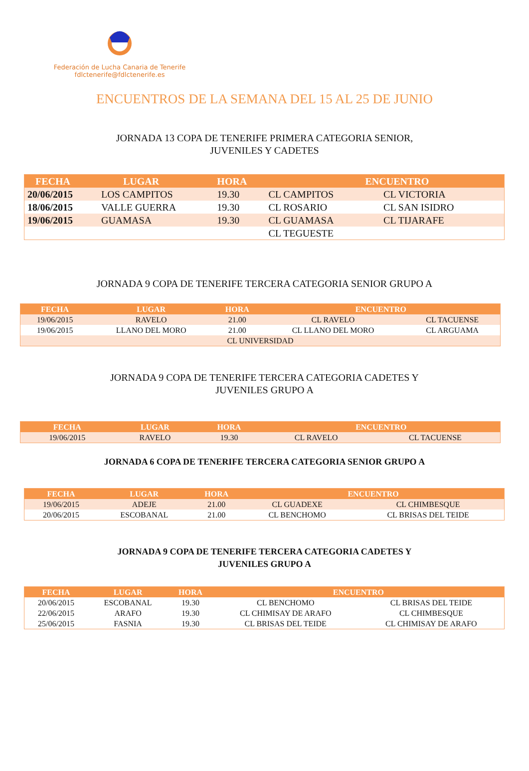Federación de Lucha Canaria de Tenerife
fdlctenerife@fdlctenerife.es
ENCUENTROS DE LA SEMANA DEL 15 AL 25 DE JUNIO
JORNADA 13 COPA DE TENERIFE PRIMERA CATEGORIA SENIOR,
JUVENILES Y CADETES
| FECHA | LUGAR | HORA | ENCUENTRO | |
| --- | --- | --- | --- | --- |
| 20/06/2015 | LOS CAMPITOS | 19.30 | CL CAMPITOS | CL VICTORIA |
| 18/06/2015 | VALLE GUERRA | 19.30 | CL ROSARIO | CL SAN ISIDRO |
| 19/06/2015 | GUAMASA | 19.30 | CL GUAMASA | CL TIJARAFE |
| | | | CL TEGUESTE | |
JORNADA 9 COPA DE TENERIFE TERCERA CATEGORIA SENIOR GRUPO A
| FECHA | LUGAR | HORA | ENCUENTRO | |
| --- | --- | --- | --- | --- |
| 19/06/2015 | RAVELO | 21.00 | CL RAVELO | CL TACUENSE |
| 19/06/2015 | LLANO DEL MORO | 21.00 | CL LLANO DEL MORO | CL ARGUAMA |
| CL UNIVERSIDAD | | | | |
JORNADA 9 COPA DE TENERIFE TERCERA CATEGORIA CADETES Y
JUVENILES GRUPO A
| FECHA | LUGAR | HORA | ENCUENTRO | |
| --- | --- | --- | --- | --- |
| 19/06/2015 | RAVELO | 19.30 | CL RAVELO | CL TACUENSE |
JORNADA 6 COPA DE TENERIFE TERCERA CATEGORIA SENIOR GRUPO A
| FECHA | LUGAR | HORA | ENCUENTRO | |
| --- | --- | --- | --- | --- |
| 19/06/2015 | ADEJE | 21.00 | CL GUADEXE | CL CHIMBESQUE |
| 20/06/2015 | ESCOBANAL | 21.00 | CL BENCHOMO | CL BRISAS DEL TEIDE |
JORNADA 9 COPA DE TENERIFE TERCERA CATEGORIA CADETES Y
JUVENILES GRUPO A
| FECHA | LUGAR | HORA | ENCUENTRO | |
| --- | --- | --- | --- | --- |
| 20/06/2015 | ESCOBANAL | 19.30 | CL BENCHOMO | CL BRISAS DEL TEIDE |
| 22/06/2015 | ARAFO | 19.30 | CL CHIMISAY DE ARAFO | CL CHIMBESQUE |
| 25/06/2015 | FASNIA | 19.30 | CL BRISAS DEL TEIDE | CL CHIMISAY DE ARAFO |